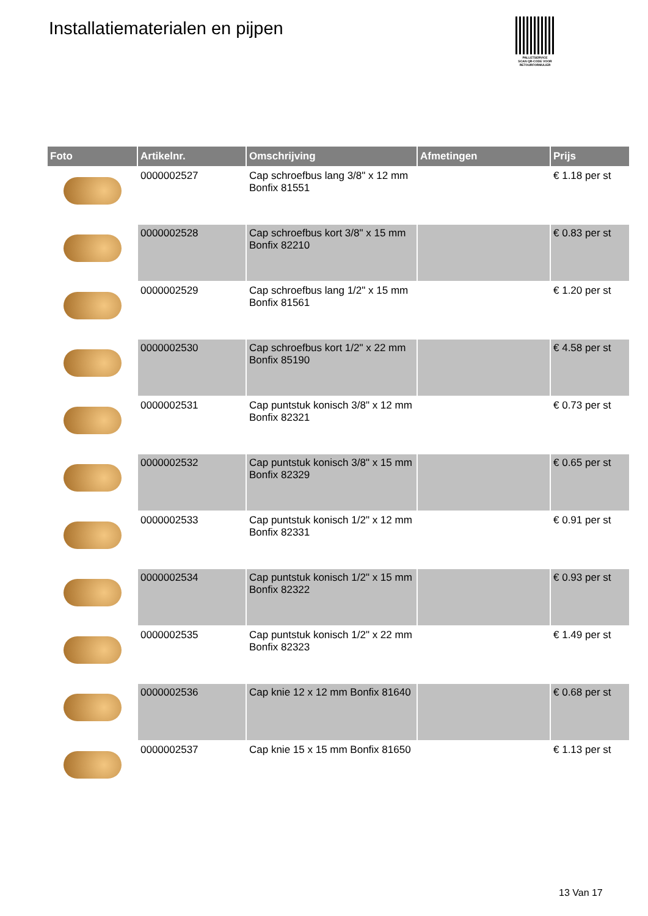Installatiematerialen en pijpen
PALLETSERVICE
SCAN QR-CODE VOOR RETOURFORMULIER
| Foto | Artikelnr. | Omschrijving | Afmetingen | Prijs |
| --- | --- | --- | --- | --- |
| | 0000002527 | Cap schroefbus lang 3/8" x 12 mm Bonfix 81551 | | € 1.18 per st |
| | 0000002528 | Cap schroefbus kort 3/8" x 15 mm Bonfix 82210 | | € 0.83 per st |
| | 0000002529 | Cap schroefbus lang 1/2" x 15 mm Bonfix 81561 | | € 1.20 per st |
| | 0000002530 | Cap schroefbus kort 1/2" x 22 mm Bonfix 85190 | | € 4.58 per st |
| | 0000002531 | Cap puntstuk konisch 3/8" x 12 mm Bonfix 82321 | | € 0.73 per st |
| | 0000002532 | Cap puntstuk konisch 3/8" x 15 mm Bonfix 82329 | | € 0.65 per st |
| | 0000002533 | Cap puntstuk konisch 1/2" x 12 mm Bonfix 82331 | | € 0.91 per st |
| | 0000002534 | Cap puntstuk konisch 1/2" x 15 mm Bonfix 82322 | | € 0.93 per st |
| | 0000002535 | Cap puntstuk konisch 1/2" x 22 mm Bonfix 82323 | | € 1.49 per st |
| | 0000002536 | Cap knie 12 x 12 mm Bonfix 81640 | | € 0.68 per st |
| | 0000002537 | Cap knie 15 x 15 mm Bonfix 81650 | | € 1.13 per st |
13 Van 17